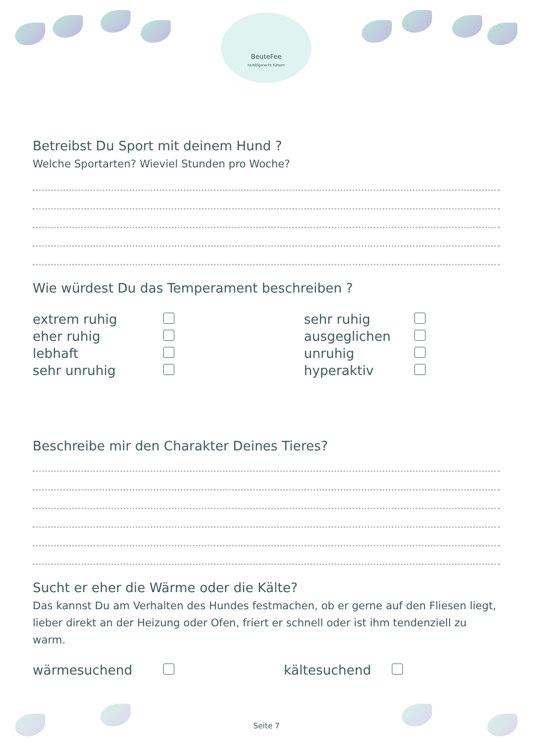BeuteFee
HUNDgerecht füttern
Betreibst Du Sport mit deinem Hund ?
Welche Sportarten? Wieviel Stunden pro Woche?
Wie würdest Du das Temperament beschreiben ?
extrem ruhig
sehr ruhig
eher ruhig
ausgeglichen
lebhaft
unruhig
sehr unruhig
hyperaktiv
Beschreibe mir den Charakter Deines Tieres?
Sucht er eher die Wärme oder die Kälte?
Das kannst Du am Verhalten des Hundes festmachen, ob er gerne auf den Fliesen liegt, lieber direkt an der Heizung oder Ofen, friert er schnell oder ist ihm tendenziell zu warm.
wärmesuchend
kältesuchend
Seite 7